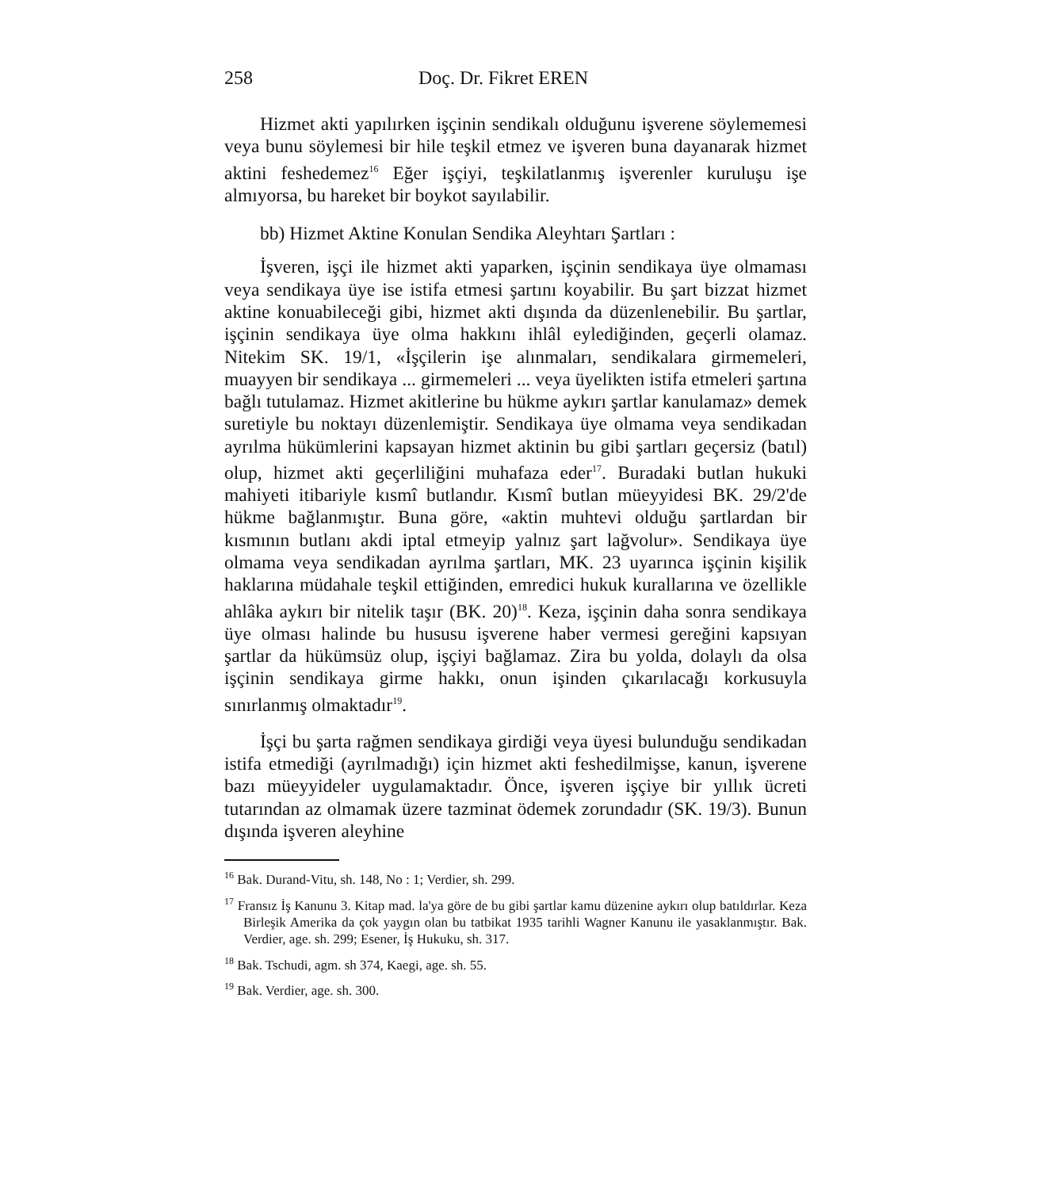258 Doç. Dr. Fikret EREN
Hizmet akti yapılırken işçinin sendikalı olduğunu işverene söylememesi veya bunu söylemesi bir hile teşkil etmez ve işveren buna dayanarak hizmet aktini feshedemez<sup>16</sup> Eğer işçiyi, teşkilatlanmış işverenler kuruluşu işe almıyorsa, bu hareket bir boykot sayılabilir.
bb) Hizmet Aktine Konulan Sendika Aleyhtarı Şartları :
İşveren, işçi ile hizmet akti yaparken, işçinin sendikaya üye olmaması veya sendikaya üye ise istifa etmesi şartını koyabilir. Bu şart bizzat hizmet aktine konuabileceği gibi, hizmet akti dışında da düzenlenebilir. Bu şartlar, işçinin sendikaya üye olma hakkını ihlâl eylediğinden, geçerli olamaz. Nitekim SK. 19/1, «İşçilerin işe alınmaları, sendikalara girmemeleri, muayyen bir sendikaya ... girmemeleri ... veya üyelikten istifa etmeleri şartına bağlı tutulamaz. Hizmet akitlerine bu hükme aykırı şartlar kanulamaz» demek suretiyle bu noktayı düzenlemiştir. Sendikaya üye olmama veya sendikadan ayrılma hükümlerini kapsayan hizmet aktinin bu gibi şartları geçersiz (batıl) olup, hizmet akti geçerliliğini muhafaza eder<sup>17</sup>. Buradaki butlan hukuki mahiyeti itibariyle kısmî butlandır. Kısmî butlan müeyyidesi BK. 29/2'de hükme bağlanmıştır. Buna göre, «aktin muhtevi olduğu şartlardan bir kısmının butlanı akdi iptal etmeyip yalnız şart lağvolur». Sendikaya üye olmama veya sendikadan ayrılma şartları, MK. 23 uyarınca işçinin kişilik haklarına müdahale teşkil ettiğinden, emredici hukuk kurallarına ve özellikle ahlâka aykırı bir nitelik taşır (BK. 20)<sup>18</sup>. Keza, işçinin daha sonra sendikaya üye olması halinde bu hususu işverene haber vermesi gereğini kapsıyan şartlar da hükümsüz olup, işçiyi bağlamaz. Zira bu yolda, dolaylı da olsa işçinin sendikaya girme hakkı, onun işinden çıkarılacağı korkusuyla sınırlanmış olmaktadır<sup>19</sup>.
İşçi bu şarta rağmen sendikaya girdiği veya üyesi bulunduğu sendikadan istifa etmediği (ayrılmadığı) için hizmet akti feshedilmişse, kanun, işverene bazı müeyyideler uygulamaktadır. Önce, işveren işçiye bir yıllık ücreti tutarından az olmamak üzere tazminat ödemek zorundadır (SK. 19/3). Bunun dışında işveren aleyhine
<sup>16</sup> Bak. Durand-Vitu, sh. 148, No : 1; Verdier, sh. 299.
<sup>17</sup> Fransız İş Kanunu 3. Kitap mad. la'ya göre de bu gibi şartlar kamu düzenine aykırı olup batıldırlar. Keza Birleşik Amerika da çok yaygın olan bu tatbikat 1935 tarihli Wagner Kanunu ile yasaklanmıştır. Bak. Verdier, age. sh. 299; Esener, İş Hukuku, sh. 317.
<sup>18</sup> Bak. Tschudi, agm. sh 374, Kaegi, age. sh. 55.
<sup>19</sup> Bak. Verdier, age. sh. 300.